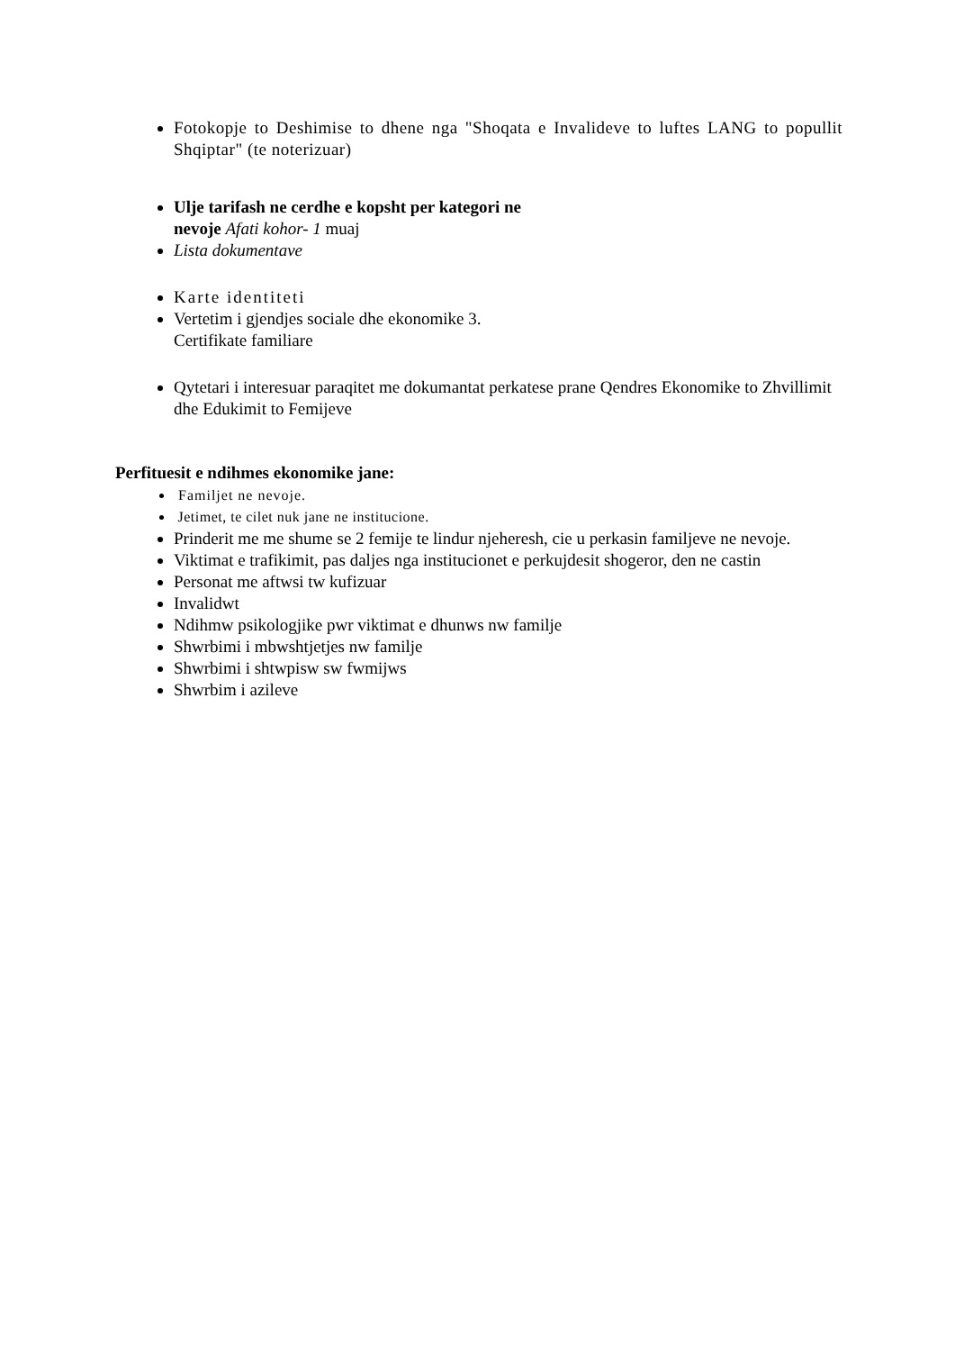Fotokopje to Deshimise to dhene nga "Shoqata e Invalideve to luftes LANG to popullit Shqiptar" (te noterizuar)
Ulje tarifash ne cerdhe e kopsht per kategori ne
nevoje Afati kohor- 1 muaj
Lista dokumentave
Karte identiteti
Vertetim i gjendjes sociale dhe ekonomike 3.
Certifikate familiare
Qytetari i interesuar paraqitet me dokumantat perkatese prane Qendres Ekonomike to Zhvillimit dhe Edukimit to Femijeve
Perfituesit e ndihmes ekonomike jane:
Familjet ne nevoje.
Jetimet, te cilet nuk jane ne institucione.
Prinderit me me shume se 2 femije te lindur njeheresh, cie u perkasin familjeve ne nevoje.
Viktimat e trafikimit, pas daljes nga institucionet e perkujdesit shogeror, den ne castin
Personat me aftwsi tw kufizuar
Invalidwt
Ndihmw psikologjike pwr viktimat e dhunws nw familje
Shwrbimi i mbwshtjetjes nw familje
Shwrbimi i shtwpisw sw fwmijws
Shwrbim i azileve